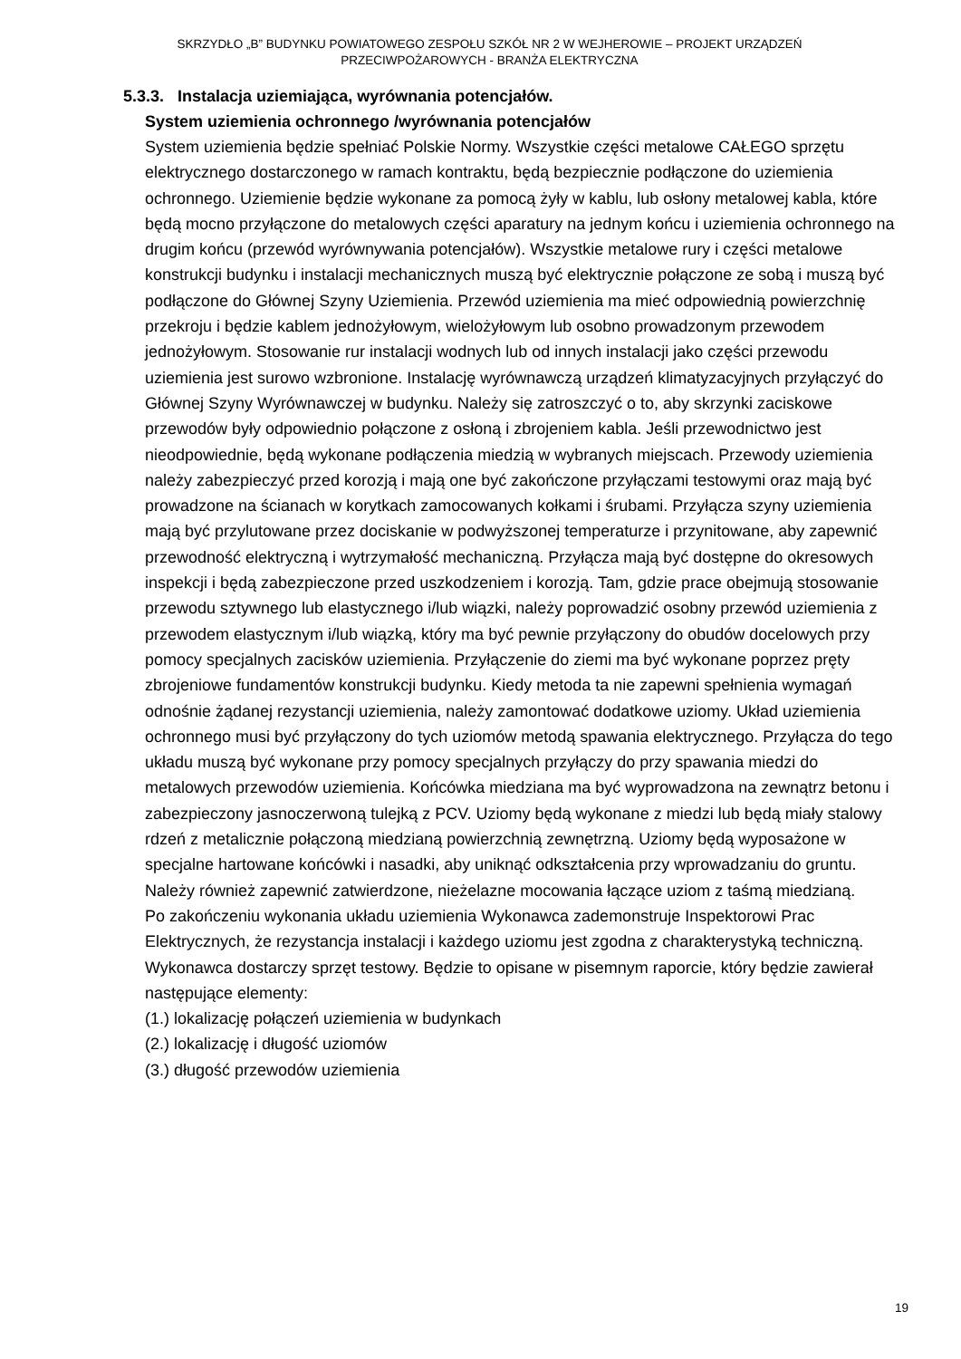SKRZYDŁO „B” BUDYNKU POWIATOWEGO ZESPOŁU SZKÓŁ NR 2 W WEJHEROWIE – PROJEKT URZĄDZEŃ
PRZECIWPOŻAROWYCH - BRANŻA ELEKTRYCZNA
5.3.3. Instalacja uziemiająca, wyrównania potencjałów.
System uziemienia ochronnego /wyrównania potencjałów
System uziemienia będzie spełniać Polskie Normy. Wszystkie części metalowe CAŁEGO sprzętu elektrycznego dostarczonego w ramach kontraktu, będą bezpiecznie podłączone do uziemienia ochronnego. Uziemienie będzie wykonane za pomocą żyły w kablu, lub osłony metalowej kabla, które będą mocno przyłączone do metalowych części aparatury na jednym końcu i uziemienia ochronnego na drugim końcu (przewód wyrównywania potencjałów). Wszystkie metalowe rury i części metalowe konstrukcji budynku i instalacji mechanicznych muszą być elektrycznie połączone ze sobą i muszą być podłączone do Głównej Szyny Uziemienia. Przewód uziemienia ma mieć odpowiednią powierzchnię przekroju i będzie kablem jednożyłowym, wielożyłowym lub osobno prowadzonym przewodem jednożyłowym. Stosowanie rur instalacji wodnych lub od innych instalacji jako części przewodu uziemienia jest surowo wzbronione. Instalację wyrównawczą urządzeń klimatyzacyjnych przyłączyć do Głównej Szyny Wyrównawczej w budynku. Należy się zatroszczyć o to, aby skrzynki zaciskowe przewodów były odpowiednio połączone z osłoną i zbrojeniem kabla. Jeśli przewodnictwo jest nieodpowiednie, będą wykonane podłączenia miedzią w wybranych miejscach. Przewody uziemienia należy zabezpieczyć przed korozją i mają one być zakończone przyłączami testowymi oraz mają być prowadzone na ścianach w korytkach zamocowanych kołkami i śrubami. Przyłącza szyny uziemienia mają być przylutowane przez dociskanie w podwyższonej temperaturze i przynitowane, aby zapewnić przewodność elektryczną i wytrzymałość mechaniczną. Przyłącza mają być dostępne do okresowych inspekcji i będą zabezpieczone przed uszkodzeniem i korozją. Tam, gdzie prace obejmują stosowanie przewodu sztywnego lub elastycznego i/lub wiązki, należy poprowadzić osobny przewód uziemienia z przewodem elastycznym i/lub wiązką, który ma być pewnie przyłączony do obudów docelowych przy pomocy specjalnych zacisków uziemienia. Przyłączenie do ziemi ma być wykonane poprzez pręty zbrojeniowe fundamentów konstrukcji budynku. Kiedy metoda ta nie zapewni spełnienia wymagań odnośnie żądanej rezystancji uziemienia, należy zamontować dodatkowe uziomy. Układ uziemienia ochronnego musi być przyłączony do tych uziomów metodą spawania elektrycznego. Przyłącza do tego układu muszą być wykonane przy pomocy specjalnych przyłączy do przy spawania miedzi do metalowych przewodów uziemienia. Końcówka miedziana ma być wyprowadzona na zewnątrz betonu i zabezpieczony jasnoczerwoną tulejką z PCV. Uziomy będą wykonane z miedzi lub będą miały stalowy rdzeń z metalicznie połączoną miedzianą powierzchnią zewnętrzną. Uziomy będą wyposażone w specjalne hartowane końcówki i nasadki, aby uniknąć odkształcenia przy wprowadzaniu do gruntu. Należy również zapewnić zatwierdzone, nieżelazne mocowania łączące uziom z taśmą miedzianą.
Po zakończeniu wykonania układu uziemienia Wykonawca zademonstruje Inspektorowi Prac Elektrycznych, że rezystancja instalacji i każdego uziomu jest zgodna z charakterystyką techniczną.
Wykonawca dostarczy sprzęt testowy. Będzie to opisane w pisemnym raporcie, który będzie zawierał następujące elementy:
(1.) lokalizację połączeń uziemienia w budynkach
(2.) lokalizację i długość uziomów
(3.) długość przewodów uziemienia
19